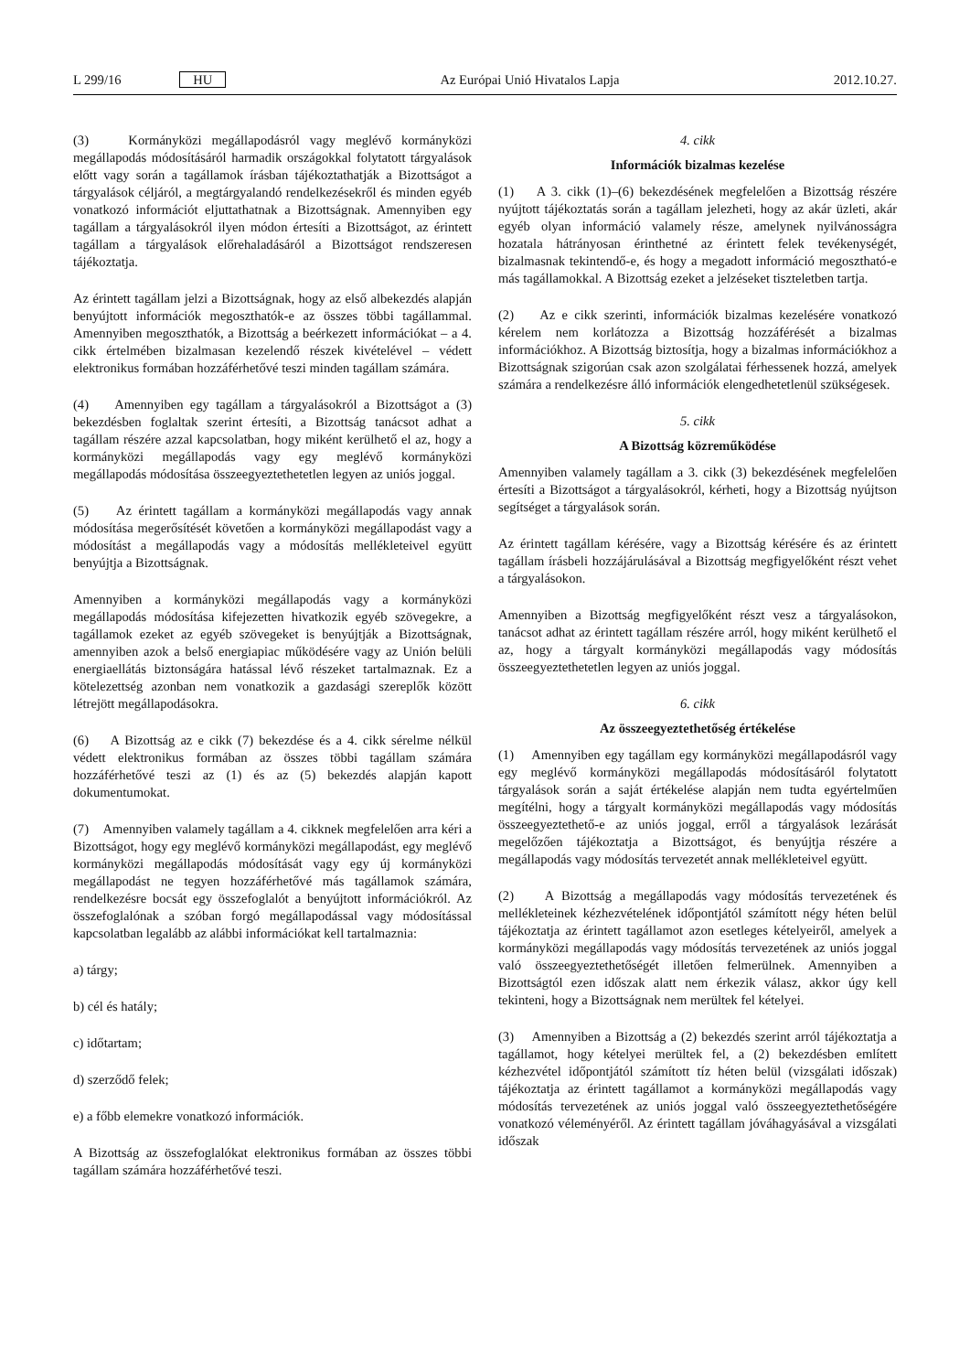L 299/16 HU Az Európai Unió Hivatalos Lapja 2012.10.27.
(3) Kormányközi megállapodásról vagy meglévő kormányközi megállapodás módosításáról harmadik országokkal folytatott tárgyalások előtt vagy során a tagállamok írásban tájékoztathatják a Bizottságot a tárgyalások céljáról, a megtárgyalandó rendelkezésekről és minden egyéb vonatkozó információt eljuttathatnak a Bizottságnak. Amennyiben egy tagállam a tárgyalásokról ilyen módon értesíti a Bizottságot, az érintett tagállam a tárgyalások előrehaladásáról a Bizottságot rendszeresen tájékoztatja.
Az érintett tagállam jelzi a Bizottságnak, hogy az első albekezdés alapján benyújtott információk megoszthatók-e az összes többi tagállammal. Amennyiben megoszthatók, a Bizottság a beérkezett információkat – a 4. cikk értelmében bizalmasan kezelendő részek kivételével – védett elektronikus formában hozzáférhetővé teszi minden tagállam számára.
(4) Amennyiben egy tagállam a tárgyalásokról a Bizottságot a (3) bekezdésben foglaltak szerint értesíti, a Bizottság tanácsot adhat a tagállam részére azzal kapcsolatban, hogy miként kerülhető el az, hogy a kormányközi megállapodás vagy egy meglévő kormányközi megállapodás módosítása összeegyeztethetetlen legyen az uniós joggal.
(5) Az érintett tagállam a kormányközi megállapodás vagy annak módosítása megerősítését követően a kormányközi megállapodást vagy a módosítást a megállapodás vagy a módosítás mellékleteivel együtt benyújtja a Bizottságnak.
Amennyiben a kormányközi megállapodás vagy a kormányközi megállapodás módosítása kifejezetten hivatkozik egyéb szövegekre, a tagállamok ezeket az egyéb szövegeket is benyújtják a Bizottságnak, amennyiben azok a belső energiapiac működésére vagy az Unión belüli energiaellátás biztonságára hatással lévő részeket tartalmaznak. Ez a kötelezettség azonban nem vonatkozik a gazdasági szereplők között létrejött megállapodásokra.
(6) A Bizottság az e cikk (7) bekezdése és a 4. cikk sérelme nélkül védett elektronikus formában az összes többi tagállam számára hozzáférhetővé teszi az (1) és az (5) bekezdés alapján kapott dokumentumokat.
(7) Amennyiben valamely tagállam a 4. cikknek megfelelően arra kéri a Bizottságot, hogy egy meglévő kormányközi megállapodást, egy meglévő kormányközi megállapodás módosítását vagy egy új kormányközi megállapodást ne tegyen hozzáférhetővé más tagállamok számára, rendelkezésre bocsát egy összefoglalót a benyújtott információkról. Az összefoglalónak a szóban forgó megállapodással vagy módosítással kapcsolatban legalább az alábbi információkat kell tartalmaznia:
a) tárgy;
b) cél és hatály;
c) időtartam;
d) szerződő felek;
e) a főbb elemekre vonatkozó információk.
A Bizottság az összefoglalókat elektronikus formában az összes többi tagállam számára hozzáférhetővé teszi.
4. cikk
Információk bizalmas kezelése
(1) A 3. cikk (1)–(6) bekezdésének megfelelően a Bizottság részére nyújtott tájékoztatás során a tagállam jelezheti, hogy az akár üzleti, akár egyéb olyan információ valamely része, amelynek nyilvánosságra hozatala hátrányosan érinthetné az érintett felek tevékenységét, bizalmasnak tekintendő-e, és hogy a megadott információ megosztható-e más tagállamokkal. A Bizottság ezeket a jelzéseket tiszteletben tartja.
(2) Az e cikk szerinti, információk bizalmas kezelésére vonatkozó kérelem nem korlátozza a Bizottság hozzáférését a bizalmas információkhoz. A Bizottság biztosítja, hogy a bizalmas információkhoz a Bizottságnak szigorúan csak azon szolgálatai férhessenek hozzá, amelyek számára a rendelkezésre álló információk elengedhetetlenül szükségesek.
5. cikk
A Bizottság közreműködése
Amennyiben valamely tagállam a 3. cikk (3) bekezdésének megfelelően értesíti a Bizottságot a tárgyalásokról, kérheti, hogy a Bizottság nyújtson segítséget a tárgyalások során.
Az érintett tagállam kérésére, vagy a Bizottság kérésére és az érintett tagállam írásbeli hozzájárulásával a Bizottság megfigyelőként részt vehet a tárgyalásokon.
Amennyiben a Bizottság megfigyelőként részt vesz a tárgyalásokon, tanácsot adhat az érintett tagállam részére arról, hogy miként kerülhető el az, hogy a tárgyalt kormányközi megállapodás vagy módosítás összeegyeztethetetlen legyen az uniós joggal.
6. cikk
Az összeegyeztethetőség értékelése
(1) Amennyiben egy tagállam egy kormányközi megállapodásról vagy egy meglévő kormányközi megállapodás módosításáról folytatott tárgyalások során a saját értékelése alapján nem tudta egyértelműen megítélni, hogy a tárgyalt kormányközi megállapodás vagy módosítás összeegyeztethető-e az uniós joggal, erről a tárgyalások lezárását megelőzően tájékoztatja a Bizottságot, és benyújtja részére a megállapodás vagy módosítás tervezetét annak mellékleteivel együtt.
(2) A Bizottság a megállapodás vagy módosítás tervezetének és mellékleteinek kézhezvételének időpontjától számított négy héten belül tájékoztatja az érintett tagállamot azon esetleges kételyeiről, amelyek a kormányközi megállapodás vagy módosítás tervezetének az uniós joggal való összeegyeztethetőségét illetően felmerülnek. Amennyiben a Bizottságtól ezen időszak alatt nem érkezik válasz, akkor úgy kell tekinteni, hogy a Bizottságnak nem merültek fel kételyei.
(3) Amennyiben a Bizottság a (2) bekezdés szerint arról tájékoztatja a tagállamot, hogy kételyei merültek fel, a (2) bekezdésben említett kézhezvétel időpontjától számított tíz héten belül (vizsgálati időszak) tájékoztatja az érintett tagállamot a kormányközi megállapodás vagy módosítás tervezetének az uniós joggal való összeegyeztethetőségére vonatkozó véleményéről. Az érintett tagállam jóváhagyásával a vizsgálati időszak